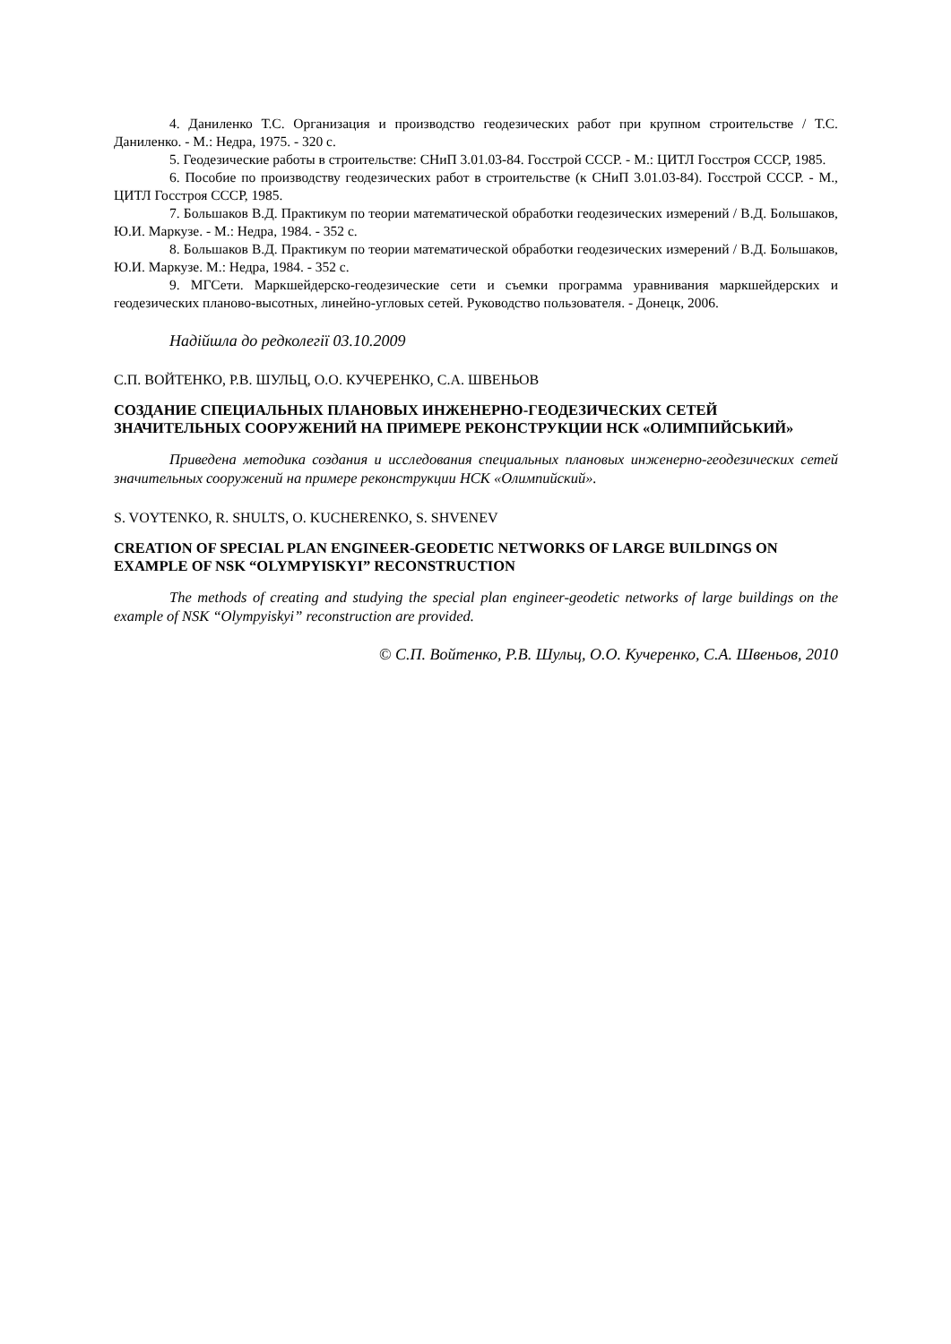4. Даниленко Т.С. Организация и производство геодезических работ при крупном строительстве / Т.С. Даниленко. - М.: Недра, 1975. - 320 с.
5. Геодезические работы в строительстве: СНиП 3.01.03-84. Госстрой СССР. - М.: ЦИТЛ Госстроя СССР, 1985.
6. Пособие по производству геодезических работ в строительстве (к СНиП 3.01.03-84). Госстрой СССР. - М., ЦИТЛ Госстроя СССР, 1985.
7. Большаков В.Д. Практикум по теории математической обработки геодезических измерений / В.Д. Большаков, Ю.И. Маркузе. - М.: Недра, 1984. - 352 с.
8. Большаков В.Д. Практикум по теории математической обработки геодезических измерений / В.Д. Большаков, Ю.И. Маркузе. М.: Недра, 1984. - 352 с.
9. МГСети. Маркшейдерско-геодезические сети и съемки программа уравнивания маркшейдерских и геодезических планово-высотных, линейно-угловых сетей. Руководство пользователя. - Донецк, 2006.
Надійшла до редколегії 03.10.2009
С.П. ВОЙТЕНКО, Р.В. ШУЛЬЦ, О.О. КУЧЕРЕНКО, С.А. ШВЕНЬОВ
СОЗДАНИЕ СПЕЦИАЛЬНЫХ ПЛАНОВЫХ ИНЖЕНЕРНО-ГЕОДЕЗИЧЕСКИХ СЕТЕЙ ЗНАЧИТЕЛЬНЫХ СООРУЖЕНИЙ НА ПРИМЕРЕ РЕКОНСТРУКЦИИ НСК «ОЛИМПИЙСЬКИЙ»
Приведена методика создания и исследования специальных плановых инженерно-геодезических сетей значительных сооружений на примере реконструкции НСК «Олимпийский».
S. VOYTENKO, R. SHULTS, O. KUCHERENKO, S. SHVENEV
CREATION OF SPECIAL PLAN ENGINEER-GEODETIC NETWORKS OF LARGE BUILDINGS ON EXAMPLE OF NSK “OLYMPYISKYI” RECONSTRUCTION
The methods of creating and studying the special plan engineer-geodetic networks of large buildings on the example of NSK “Olympyiskyi” reconstruction are provided.
© С.П. Войтенко, Р.В. Шульц, О.О. Кучеренко, С.А. Швеньов, 2010